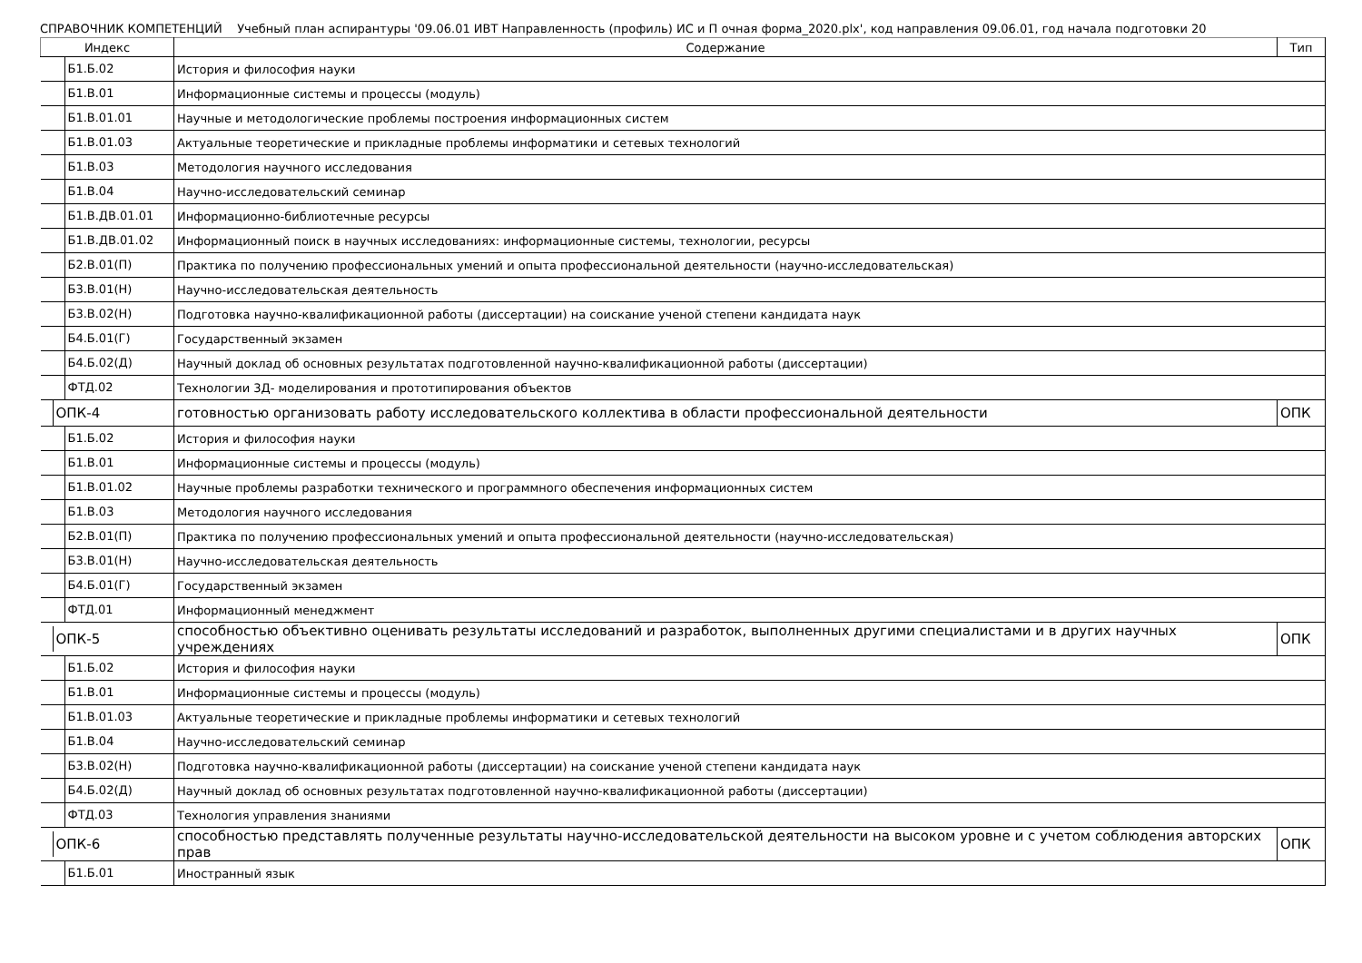СПРАВОЧНИК КОМПЕТЕНЦИЙ Учебный план аспирантуры '09.06.01 ИВТ Направленность (профиль) ИС и П очная форма_2020.plx', код направления 09.06.01, год начала подготовки 20
| Индекс | Содержание | Тип |
| --- | --- | --- |
| Б1.Б.02 | История и философия науки | |
| Б1.В.01 | Информационные системы и процессы (модуль) | |
| Б1.В.01.01 | Научные и методологические проблемы построения информационных систем | |
| Б1.В.01.03 | Актуальные теоретические и прикладные проблемы информатики и сетевых технологий | |
| Б1.В.03 | Методология научного исследования | |
| Б1.В.04 | Научно-исследовательский семинар | |
| Б1.В.ДВ.01.01 | Информационно-библиотечные ресурсы | |
| Б1.В.ДВ.01.02 | Информационный поиск в научных исследованиях: информационные системы, технологии, ресурсы | |
| Б2.В.01(П) | Практика по получению профессиональных умений и опыта профессиональной деятельности (научно-исследовательская) | |
| Б3.В.01(Н) | Научно-исследовательская деятельность | |
| Б3.В.02(Н) | Подготовка научно-квалификационной работы (диссертации) на соискание ученой степени кандидата наук | |
| Б4.Б.01(Г) | Государственный экзамен | |
| Б4.Б.02(Д) | Научный доклад об основных результатах подготовленной научно-квалификационной работы (диссертации) | |
| ФТД.02 | Технологии 3Д- моделирования и прототипирования объектов | |
| ОПК-4 | готовностью организовать работу исследовательского коллектива в области профессиональной деятельности | ОПК |
| Б1.Б.02 | История и философия науки | |
| Б1.В.01 | Информационные системы и процессы (модуль) | |
| Б1.В.01.02 | Научные проблемы разработки технического и программного обеспечения информационных систем | |
| Б1.В.03 | Методология научного исследования | |
| Б2.В.01(П) | Практика по получению профессиональных умений и опыта профессиональной деятельности (научно-исследовательская) | |
| Б3.В.01(Н) | Научно-исследовательская деятельность | |
| Б4.Б.01(Г) | Государственный экзамен | |
| ФТД.01 | Информационный менеджмент | |
| ОПК-5 | способностью объективно оценивать результаты исследований и разработок, выполненных другими специалистами и в других научных учреждениях | ОПК |
| Б1.Б.02 | История и философия науки | |
| Б1.В.01 | Информационные системы и процессы (модуль) | |
| Б1.В.01.03 | Актуальные теоретические и прикладные проблемы информатики и сетевых технологий | |
| Б1.В.04 | Научно-исследовательский семинар | |
| Б3.В.02(Н) | Подготовка научно-квалификационной работы (диссертации) на соискание ученой степени кандидата наук | |
| Б4.Б.02(Д) | Научный доклад об основных результатах подготовленной научно-квалификационной работы (диссертации) | |
| ФТД.03 | Технология управления знаниями | |
| ОПК-6 | способностью представлять полученные результаты научно-исследовательской деятельности на высоком уровне и с учетом соблюдения авторских прав | ОПК |
| Б1.Б.01 | Иностранный язык | |